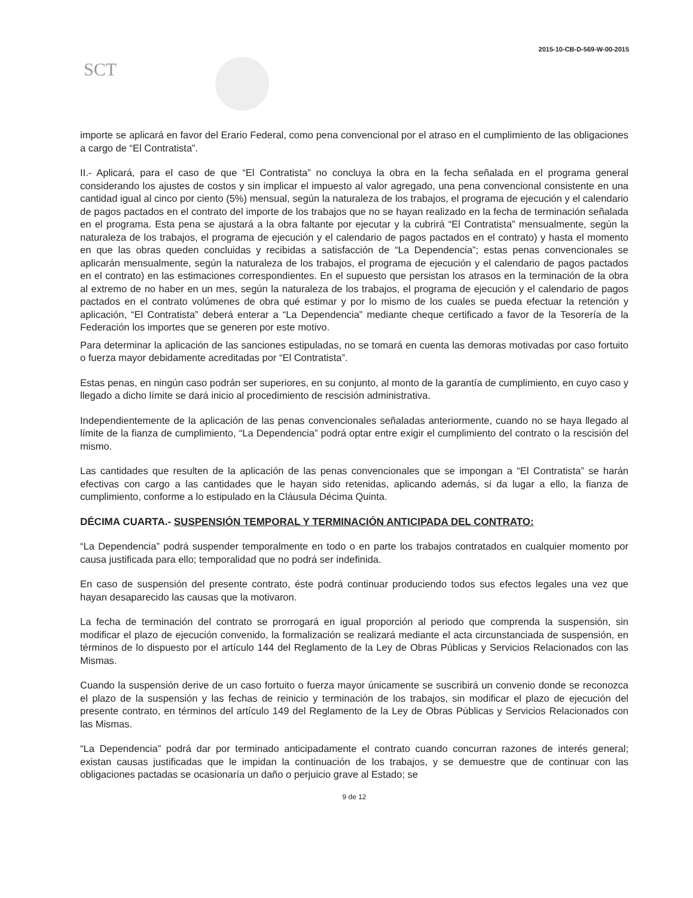2015-10-CB-D-569-W-00-2015
SCT
importe se aplicará en favor del Erario Federal, como pena convencional por el atraso en el cumplimiento de las obligaciones a cargo de “El Contratista”.
II.- Aplicará, para el caso de que “El Contratista” no concluya la obra en la fecha señalada en el programa general considerando los ajustes de costos y sin implicar el impuesto al valor agregado, una pena convencional consistente en una cantidad igual al cinco por ciento (5%) mensual, según la naturaleza de los trabajos, el programa de ejecución y el calendario de pagos pactados en el contrato del importe de los trabajos que no se hayan realizado en la fecha de terminación señalada en el programa. Esta pena se ajustará a la obra faltante por ejecutar y la cubrirá “El Contratista” mensualmente, según la naturaleza de los trabajos, el programa de ejecución y el calendario de pagos pactados en el contrato) y hasta el momento en que las obras queden concluidas y recibidas a satisfacción de “La Dependencia”; estas penas convencionales se aplicarán mensualmente, según la naturaleza de los trabajos, el programa de ejecución y el calendario de pagos pactados en el contrato) en las estimaciones correspondientes. En el supuesto que persistan los atrasos en la terminación de la obra al extremo de no haber en un mes, según la naturaleza de los trabajos, el programa de ejecución y el calendario de pagos pactados en el contrato volúmenes de obra qué estimar y por lo mismo de los cuales se pueda efectuar la retención y aplicación, “El Contratista” deberá enterar a “La Dependencia” mediante cheque certificado a favor de la Tesorería de la Federación los importes que se generen por este motivo.
Para determinar la aplicación de las sanciones estipuladas, no se tomará en cuenta las demoras motivadas por caso fortuito o fuerza mayor debidamente acreditadas por “El Contratista”.
Estas penas, en ningún caso podrán ser superiores, en su conjunto, al monto de la garantía de cumplimiento, en cuyo caso y llegado a dicho límite se dará inicio al procedimiento de rescisión administrativa.
Independientemente de la aplicación de las penas convencionales señaladas anteriormente, cuando no se haya llegado al límite de la fianza de cumplimiento, “La Dependencia” podrá optar entre exigir el cumplimiento del contrato o la rescisión del mismo.
Las cantidades que resulten de la aplicación de las penas convencionales que se impongan a “El Contratista” se harán efectivas con cargo a las cantidades que le hayan sido retenidas, aplicando además, si da lugar a ello, la fianza de cumplimiento, conforme a lo estipulado en la Cláusula Décima Quinta.
DÉCIMA CUARTA.- SUSPENSIÓN TEMPORAL Y TERMINACIÓN ANTICIPADA DEL CONTRATO:
“La Dependencia” podrá suspender temporalmente en todo o en parte los trabajos contratados en cualquier momento por causa justificada para ello; temporalidad que no podrá ser indefinida.
En caso de suspensión del presente contrato, éste podrá continuar produciendo todos sus efectos legales una vez que hayan desaparecido las causas que la motivaron.
La fecha de terminación del contrato se prorrogará en igual proporción al periodo que comprenda la suspensión, sin modificar el plazo de ejecución convenido, la formalización se realizará mediante el acta circunstanciada de suspensión, en términos de lo dispuesto por el artículo 144 del Reglamento de la Ley de Obras Públicas y Servicios Relacionados con las Mismas.
Cuando la suspensión derive de un caso fortuito o fuerza mayor únicamente se suscribirá un convenio donde se reconozca el plazo de la suspensión y las fechas de reinicio y terminación de los trabajos, sin modificar el plazo de ejecución del presente contrato, en términos del artículo 149 del Reglamento de la Ley de Obras Públicas y Servicios Relacionados con las Mismas.
“La Dependencia” podrá dar por terminado anticipadamente el contrato cuando concurran razones de interés general; existan causas justificadas que le impidan la continuación de los trabajos, y se demuestre que de continuar con las obligaciones pactadas se ocasionaría un daño o perjuicio grave al Estado; se
9 de 12